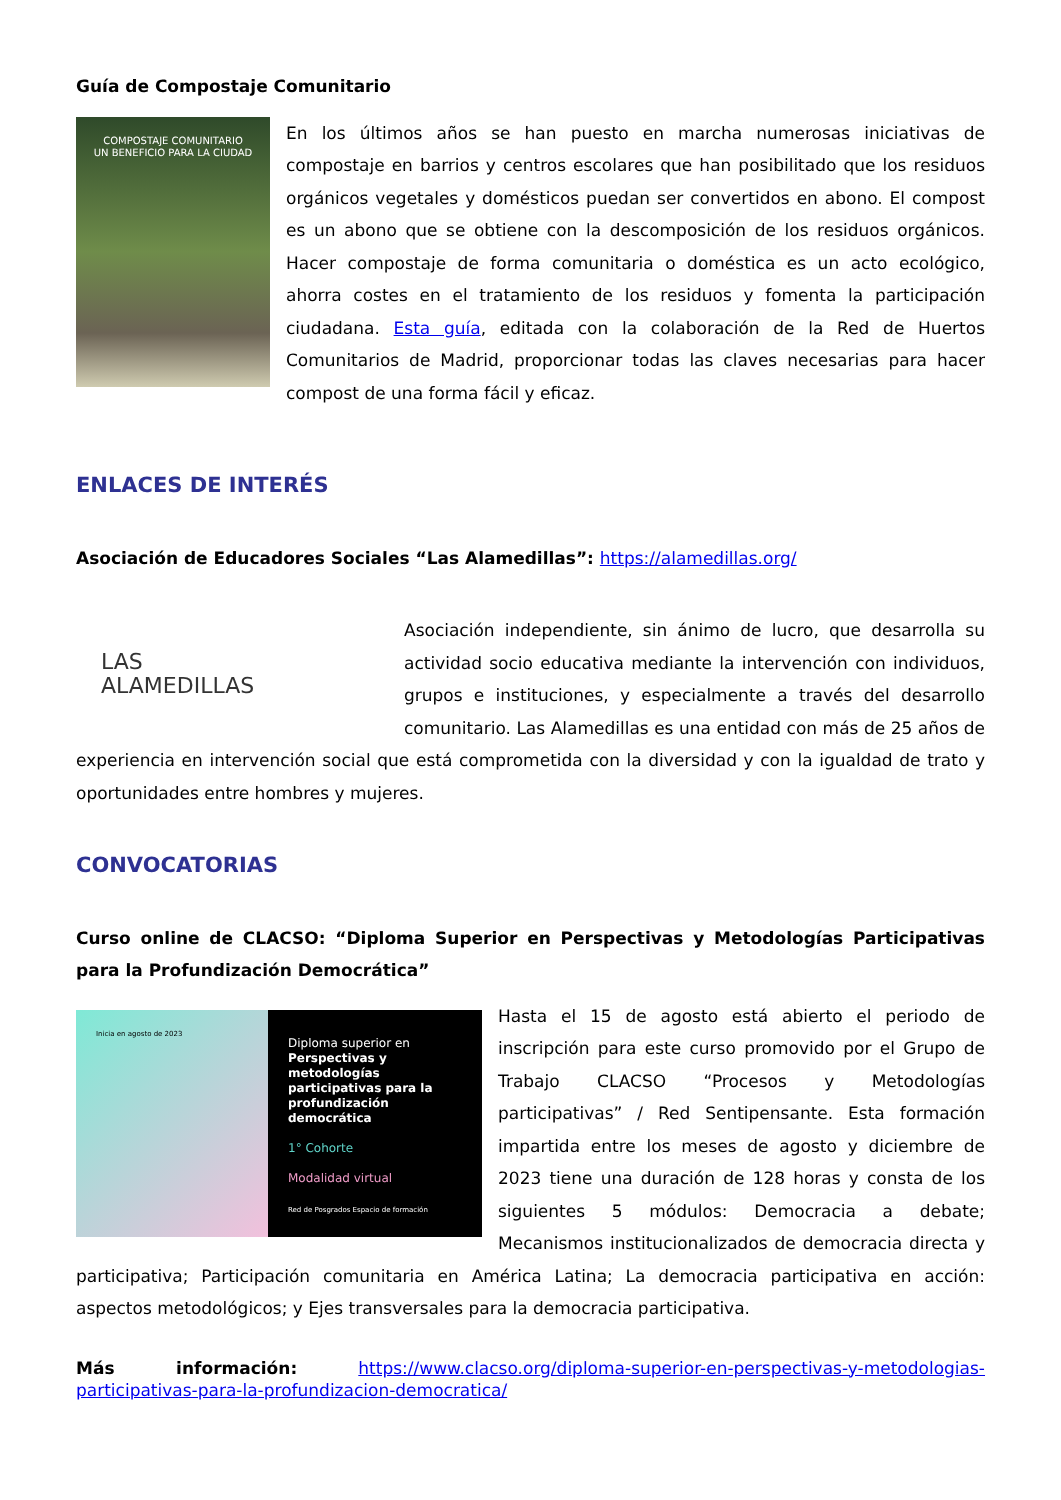Guía de Compostaje Comunitario
COMPOSTAJE COMUNITARIO
UN BENEFICIO PARA LA CIUDAD
En los últimos años se han puesto en marcha numerosas iniciativas de compostaje en barrios y centros escolares que han posibilitado que los residuos orgánicos vegetales y domésticos puedan ser convertidos en abono. El compost es un abono que se obtiene con la descomposición de los residuos orgánicos. Hacer compostaje de forma comunitaria o doméstica es un acto ecológico, ahorra costes en el tratamiento de los residuos y fomenta la participación ciudadana. Esta guía, editada con la colaboración de la Red de Huertos Comunitarios de Madrid, proporcionar todas las claves necesarias para hacer compost de una forma fácil y eficaz.
ENLACES DE INTERÉS
Asociación de Educadores Sociales “Las Alamedillas”: https://alamedillas.org/
LAS
ALAMEDILLAS
Asociación independiente, sin ánimo de lucro, que desarrolla su actividad socio educativa mediante la intervención con individuos, grupos e instituciones, y especialmente a través del desarrollo comunitario. Las Alamedillas es una entidad con más de 25 años de experiencia en intervención social que está comprometida con la diversidad y con la igualdad de trato y oportunidades entre hombres y mujeres.
CONVOCATORIAS
Curso online de CLACSO: “Diploma Superior en Perspectivas y Metodologías Participativas para la Profundización Democrática”
Inicia en agosto de 2023
Diploma superior en Perspectivas y metodologías participativas para la profundización democrática
1° Cohorte
Modalidad virtual
Red de Posgrados Espacio de formación
Hasta el 15 de agosto está abierto el periodo de inscripción para este curso promovido por el Grupo de Trabajo CLACSO “Procesos y Metodologías participativas” / Red Sentipensante. Esta formación impartida entre los meses de agosto y diciembre de 2023 tiene una duración de 128 horas y consta de los siguientes 5 módulos: Democracia a debate; Mecanismos institucionalizados de democracia directa y participativa; Participación comunitaria en América Latina; La democracia participativa en acción: aspectos metodológicos; y Ejes transversales para la democracia participativa.
Más información: https://www.clacso.org/diploma-superior-en-perspectivas-y-metodologias-participativas-para-la-profundizacion-democratica/